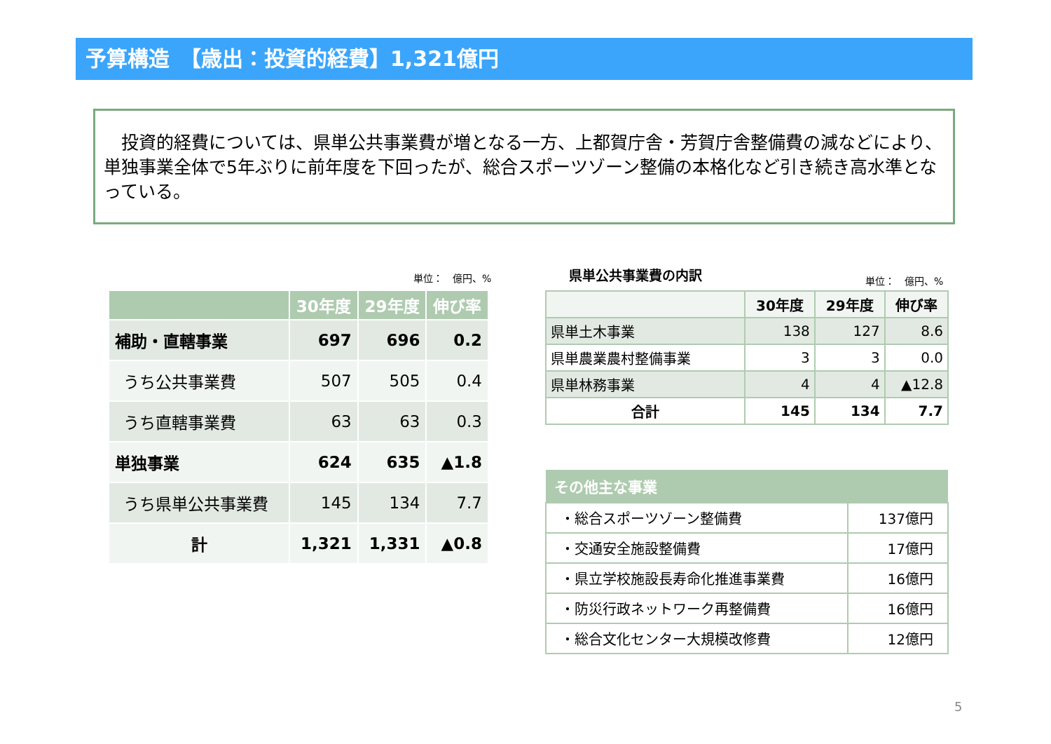予算構造　【歳出：投資的経費】1,321億円
　投資的経費については、県単公共事業費が増となる一方、上都賀庁舎・芳賀庁舎整備費の減などにより、単独事業全体で5年ぶりに前年度を下回ったが、総合スポーツゾーン整備の本格化など引き続き高水準となっている。
単位：　億円、%
| | 30年度 | 29年度 | 伸び率 |
| --- | --- | --- | --- |
| 補助・直轄事業 | 697 | 696 | 0.2 |
| うち公共事業費 | 507 | 505 | 0.4 |
| うち直轄事業費 | 63 | 63 | 0.3 |
| 単独事業 | 624 | 635 | ▲1.8 |
| うち県単公共事業費 | 145 | 134 | 7.7 |
| 計 | 1,321 | 1,331 | ▲0.8 |
県単公共事業費の内訳 単位：　億円、%
| | 30年度 | 29年度 | 伸び率 |
| --- | --- | --- | --- |
| 県単土木事業 | 138 | 127 | 8.6 |
| 県単農業農村整備事業 | 3 | 3 | 0.0 |
| 県単林務事業 | 4 | 4 | ▲12.8 |
| 合計 | 145 | 134 | 7.7 |
| その他主な事業 | |
| --- | --- |
| ・総合スポーツゾーン整備費 | 137億円 |
| ・交通安全施設整備費 | 17億円 |
| ・県立学校施設長寿命化推進事業費 | 16億円 |
| ・防災行政ネットワーク再整備費 | 16億円 |
| ・総合文化センター大規模改修費 | 12億円 |
5